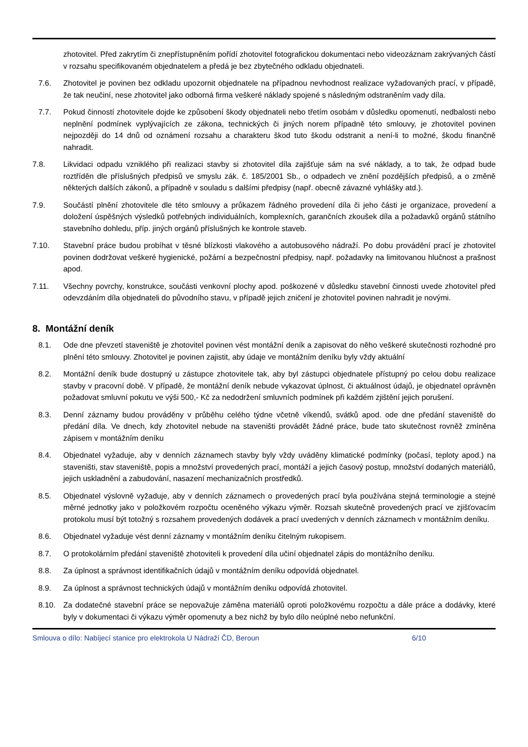zhotovitel. Před zakrytím či znepřístupněním pořídí zhotovitel fotografickou dokumentaci nebo videozáznam zakrývaných částí v rozsahu specifikovaném objednatelem a předá je bez zbytečného odkladu objednateli.
7.6. Zhotovitel je povinen bez odkladu upozornit objednatele na případnou nevhodnost realizace vyžadovaných prací, v případě, že tak neučiní, nese zhotovitel jako odborná firma veškeré náklady spojené s následným odstraněním vady díla.
7.7. Pokud činností zhotovitele dojde ke způsobení škody objednateli nebo třetím osobám v důsledku opomenutí, nedbalosti nebo neplnění podmínek vyplývajících ze zákona, technických či jiných norem případně této smlouvy, je zhotovitel povinen nejpozději do 14 dnů od oznámení rozsahu a charakteru škod tuto škodu odstranit a není-li to možné, škodu finančně nahradit.
7.8. Likvidaci odpadu vzniklého při realizaci stavby si zhotovitel díla zajišťuje sám na své náklady, a to tak, že odpad bude roztříděn dle příslušných předpisů ve smyslu zák. č. 185/2001 Sb., o odpadech ve znění pozdějších předpisů, a o změně některých dalších zákonů, a případně v souladu s dalšími předpisy (např. obecně závazné vyhlášky atd.).
7.9. Součástí plnění zhotovitele dle této smlouvy a průkazem řádného provedení díla či jeho části je organizace, provedení a doložení úspěšných výsledků potřebných individuálních, komplexních, garančních zkoušek díla a požadavků orgánů státního stavebního dohledu, příp. jiných orgánů příslušných ke kontrole staveb.
7.10. Stavební práce budou probíhat v těsné blízkosti vlakového a autobusového nádraží. Po dobu provádění prací je zhotovitel povinen dodržovat veškeré hygienické, požární a bezpečnostní předpisy, např. požadavky na limitovanou hlučnost a prašnost apod.
7.11. Všechny povrchy, konstrukce, součásti venkovní plochy apod. poškozené v důsledku stavební činnosti uvede zhotovitel před odevzdáním díla objednateli do původního stavu, v případě jejich zničení je zhotovitel povinen nahradit je novými.
8. Montážní deník
8.1. Ode dne převzetí staveniště je zhotovitel povinen vést montážní deník a zapisovat do něho veškeré skutečnosti rozhodné pro plnění této smlouvy. Zhotovitel je povinen zajistit, aby údaje ve montážním deníku byly vždy aktuální
8.2. Montážní deník bude dostupný u zástupce zhotovitele tak, aby byl zástupci objednatele přístupný po celou dobu realizace stavby v pracovní době. V případě, že montážní deník nebude vykazovat úplnost, či aktuálnost údajů, je objednatel oprávněn požadovat smluvní pokutu ve výši 500,- Kč za nedodržení smluvních podmínek při každém zjištění jejich porušení.
8.3. Denní záznamy budou prováděny v průběhu celého týdne včetně víkendů, svátků apod. ode dne předání staveniště do předání díla. Ve dnech, kdy zhotovitel nebude na staveništi provádět žádné práce, bude tato skutečnost rovněž zmíněna zápisem v montážním deníku
8.4. Objednatel vyžaduje, aby v denních záznamech stavby byly vždy uváděny klimatické podmínky (počasí, teploty apod.) na staveništi, stav staveniště, popis a množství provedených prací, montáží a jejich časový postup, množství dodaných materiálů, jejich uskladnění a zabudování, nasazení mechanizačních prostředků.
8.5. Objednatel výslovně vyžaduje, aby v denních záznamech o provedených prací byla používána stejná terminologie a stejné měrné jednotky jako v položkovém rozpočtu oceněného výkazu výměr. Rozsah skutečně provedených prací ve zjišťovacím protokolu musí být totožný s rozsahem provedených dodávek a prací uvedených v denních záznamech v montážním deníku.
8.6. Objednatel vyžaduje vést denní záznamy v montážním deníku čitelným rukopisem.
8.7. O protokolárním předání staveniště zhotoviteli k provedení díla učiní objednatel zápis do montážního deníku.
8.8. Za úplnost a správnost identifikačních údajů v montážním deníku odpovídá objednatel.
8.9. Za úplnost a správnost technických údajů v montážním deníku odpovídá zhotovitel.
8.10. Za dodatečné stavební práce se nepovažuje záměna materiálů oproti položkovému rozpočtu a dále práce a dodávky, které byly v dokumentaci či výkazu výměr opomenuty a bez nichž by bylo dílo neúplné nebo nefunkční.
Smlouva o dílo: Nabíjecí stanice pro elektrokola U Nádraží ČD, Beroun 6/10